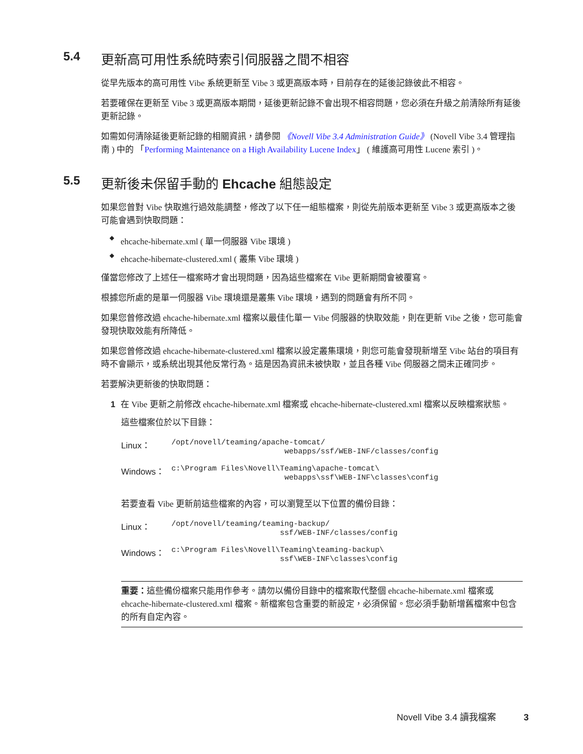5.4 更新高可用性系統時索引伺服器之間不相容
從早先版本的高可用性 Vibe 系統更新至 Vibe 3 或更高版本時，目前存在的延後記錄彼此不相容。
若要確保在更新至 Vibe 3 或更高版本期間，延後更新記錄不會出現不相容問題，您必須在升級之前清除所有延後更新記錄。
如需如何清除延後更新記錄的相關資訊，請參閱 《Novell Vibe 3.4 Administration Guide》 (Novell Vibe 3.4 管理指南 ) 中的 「Performing Maintenance on a High Availability Lucene Index」 ( 維護高可用性 Lucene 索引 )。
5.5 更新後未保留手動的 Ehcache 組態設定
如果您曾對 Vibe 快取進行過效能調整，修改了以下任一組態檔案，則從先前版本更新至 Vibe 3 或更高版本之後可能會遇到快取問題：
◆ ehcache-hibernate.xml ( 單一伺服器 Vibe 環境 )
◆ ehcache-hibernate-clustered.xml ( 叢集 Vibe 環境 )
僅當您修改了上述任一檔案時才會出現問題，因為這些檔案在 Vibe 更新期間會被覆寫。
根據您所處的是單一伺服器 Vibe 環境還是叢集 Vibe 環境，遇到的問題會有所不同。
如果您曾修改過 ehcache-hibernate.xml 檔案以最佳化單一 Vibe 伺服器的快取效能，則在更新 Vibe 之後，您可能會發現快取效能有所降低。
如果您曾修改過 ehcache-hibernate-clustered.xml 檔案以設定叢集環境，則您可能會發現新增至 Vibe 站台的項目有時不會顯示，或系統出現其他反常行為。這是因為資訊未被快取，並且各種 Vibe 伺服器之間未正確同步。
若要解決更新後的快取問題：
1 在 Vibe 更新之前修改 ehcache-hibernate.xml 檔案或 ehcache-hibernate-clustered.xml 檔案以反映檔案狀態。
這些檔案位於以下目錄：
| Linux： | /opt/novell/teaming/apache-tomcat/ webapps/ssf/WEB-INF/classes/config |
| Windows： | c:\Program Files\Novell\Teaming\apache-tomcat\ webapps\ssf\WEB-INF\classes\config |
若要查看 Vibe 更新前這些檔案的內容，可以瀏覽至以下位置的備份目錄：
| Linux： | /opt/novell/teaming/teaming-backup/ ssf/WEB-INF/classes/config |
| Windows： | c:\Program Files\Novell\Teaming\teaming-backup\ ssf\WEB-INF\classes\config |
重要：這些備份檔案只能用作參考。請勿以備份目錄中的檔案取代整個 ehcache-hibernate.xml 檔案或 ehcache-hibernate-clustered.xml 檔案。新檔案包含重要的新設定，必須保留。您必須手動新增舊檔案中包含的所有自定內容。
Novell Vibe 3.4 讀我檔案 3